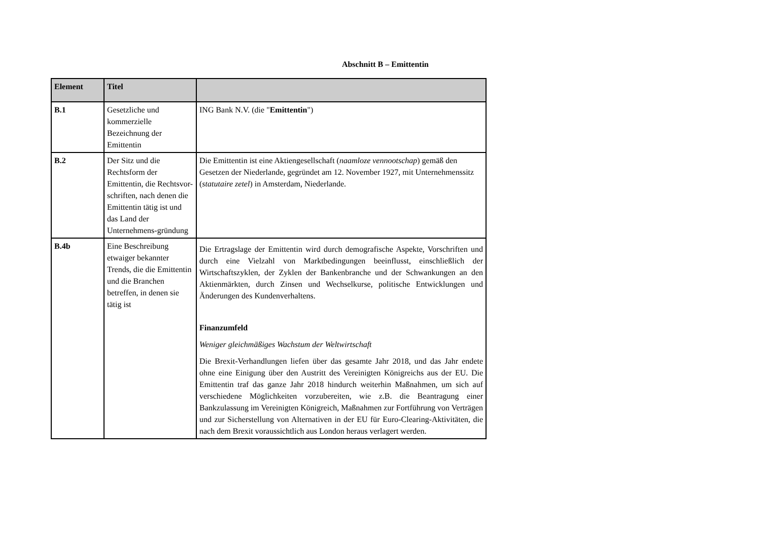Abschnitt B – Emittentin
| Element | Titel | |
| --- | --- | --- |
| B.1 | Gesetzliche und kommerzielle Bezeichnung der Emittentin | ING Bank N.V. (die " Emittentin ") |
| B.2 | Der Sitz und die Rechtsform der Emittentin, die Rechtsvor-schriften, nach denen die Emittentin tätig ist und das Land der Unternehmens-gründung | Die Emittentin ist eine Aktiengesellschaft ( naamloze vennootschap ) gemäß den Gesetzen der Niederlande, gegründet am 12. November 1927, mit Unternehmenssitz ( statutaire zetel ) in Amsterdam, Niederlande. |
| B.4b | Eine Beschreibung etwaiger bekannter Trends, die die Emittentin und die Branchen betreffen, in denen sie tätig ist | Die Ertragslage der Emittentin wird durch demografische Aspekte, Vorschriften und durch eine Vielzahl von Marktbedingungen beeinflusst, einschließlich der Wirtschaftszyklen, der Zyklen der Bankenbranche und der Schwankungen an den Aktienmärkten, durch Zinsen und Wechselkurse, politische Entwicklungen und Änderungen des Kundenverhaltens. Finanzumfeld Weniger gleichmäßiges Wachstum der Weltwirtschaft Die Brexit-Verhandlungen liefen über das gesamte Jahr 2018, und das Jahr endete ohne eine Einigung über den Austritt des Vereinigten Königreichs aus der EU. Die Emittentin traf das ganze Jahr 2018 hindurch weiterhin Maßnahmen, um sich auf verschiedene Möglichkeiten vorzubereiten, wie z.B. die Beantragung einer Bankzulassung im Vereinigten Königreich, Maßnahmen zur Fortführung von Verträgen und zur Sicherstellung von Alternativen in der EU für Euro-Clearing-Aktivitäten, die nach dem Brexit voraussichtlich aus London heraus verlagert werden. |